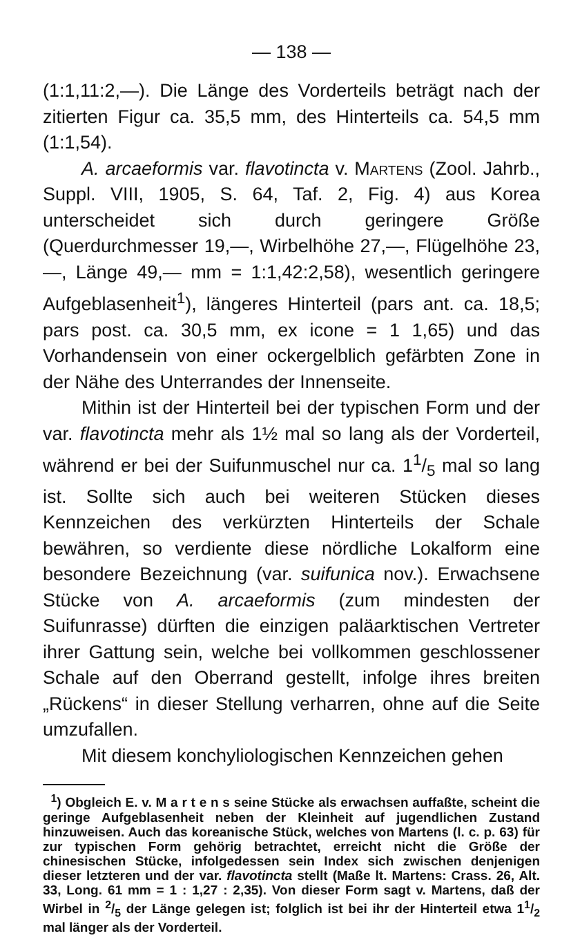— 138 —
(1:1,11:2,—). Die Länge des Vorderteils beträgt nach der zitierten Figur ca. 35,5 mm, des Hinterteils ca. 54,5 mm (1:1,54).
A. arcaeformis var. flavotincta v. Martens (Zool. Jahrb., Suppl. VIII, 1905, S. 64, Taf. 2, Fig. 4) aus Korea unterscheidet sich durch geringere Größe (Querdurchmesser 19,—, Wirbelhöhe 27,—, Flügelhöhe 23,—, Länge 49,— mm = 1:1,42:2,58), wesentlich geringere Aufgeblasenheit<sup>1</sup>), längeres Hinterteil (pars ant. ca. 18,5; pars post. ca. 30,5 mm, ex icone = 1 1,65) und das Vorhandensein von einer ockergelblich gefärbten Zone in der Nähe des Unterrandes der Innenseite.
Mithin ist der Hinterteil bei der typischen Form und der var. flavotincta mehr als 1½ mal so lang als der Vorderteil, während er bei der Suifunmuschel nur ca. 11/5 mal so lang ist. Sollte sich auch bei weiteren Stücken dieses Kennzeichen des verkürzten Hinterteils der Schale bewähren, so verdiente diese nördliche Lokalform eine besondere Bezeichnung (var. suifunica nov.). Erwachsene Stücke von A. arcaeformis (zum mindesten der Suifunrasse) dürften die einzigen paläarktischen Vertreter ihrer Gattung sein, welche bei vollkommen geschlossener Schale auf den Oberrand gestellt, infolge ihres breiten „Rückens“ in dieser Stellung verharren, ohne auf die Seite umzufallen.
Mit diesem konchyliologischen Kennzeichen gehen
<sup>1</sup>) Obgleich E. v. M a r t e n s seine Stücke als erwachsen auffaßte, scheint die geringe Aufgeblasenheit neben der Kleinheit auf jugendlichen Zustand hinzuweisen. Auch das koreanische Stück, welches von Martens (l. c. p. 63) für zur typischen Form gehörig betrachtet, erreicht nicht die Größe der chinesischen Stücke, infolgedessen sein Index sich zwischen denjenigen dieser letzteren und der var. flavotincta stellt (Maße lt. Martens: Crass. 26, Alt. 33, Long. 61 mm = 1 : 1,27 : 2,35). Von dieser Form sagt v. Martens, daß der Wirbel in 2/5 der Länge gelegen ist; folglich ist bei ihr der Hinterteil etwa 11/2 mal länger als der Vorderteil.